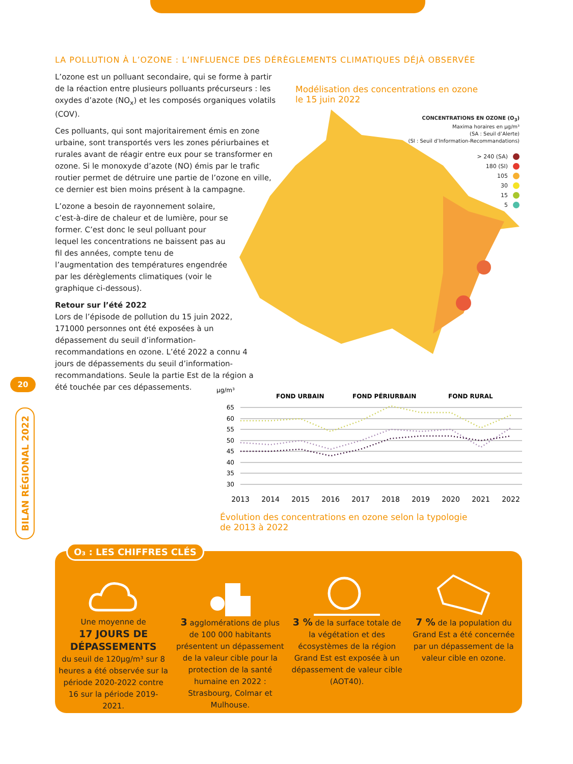LA POLLUTION À L’OZONE : L’INFLUENCE DES DÉRÈGLEMENTS CLIMATIQUES DÉJÀ OBSERVÉE
L’ozone est un polluant secondaire, qui se forme à partir de la réaction entre plusieurs polluants précurseurs : les oxydes d’azote (NO<sub>x</sub>) et les composés organiques volatils (COV).
Ces polluants, qui sont majoritairement émis en zone urbaine, sont transportés vers les zones périurbaines et rurales avant de réagir entre eux pour se transformer en ozone. Si le monoxyde d’azote (NO) émis par le trafic routier permet de détruire une partie de l’ozone en ville, ce dernier est bien moins présent à la campagne.
L’ozone a besoin de rayonnement solaire, c’est-à-dire de chaleur et de lumière, pour se former. C’est donc le seul polluant pour lequel les concentrations ne baissent pas au fil des années, compte tenu de l’augmentation des températures engendrée par les dérèglements climatiques (voir le graphique ci-dessous).
Retour sur l’été 2022
Lors de l’épisode de pollution du 15 juin 2022, 171000 personnes ont été exposées à un dépassement du seuil d’information-recommandations en ozone. L’été 2022 a connu 4 jours de dépassements du seuil d’information-recommandations. Seule la partie Est de la région a été touchée par ces dépassements.
Modélisation des concentrations en ozone
le 15 juin 2022
CONCENTRATIONS EN OZONE (O<sub>3</sub>)
Maxima horaires en µg/m³
(SA : Seuil d’Alerte)
(SI : Seuil d’Information-Recommandations)
> 240 (SA)
180 (SI)
105
30
15
5
µg/m³
FOND URBAIN
FOND PÉRIURBAIN
FOND RURAL
65
60
55
50
45
40
35
30
2013
2014
2015
2016
2017
2018
2019
2020
2021
2022
Évolution des concentrations en ozone selon la typologie
de 2013 à 2022
20
BILAN RÉGIONAL 2022
O₃ : LES CHIFFRES CLÉS
Une moyenne de
17 JOURS DE DÉPASSEMENTS
du seuil de 120µg/m³ sur 8 heures a été observée sur la période 2020-2022 contre 16 sur la période 2019-2021.
3 agglomérations de plus de 100 000 habitants présentent un dépassement de la valeur cible pour la protection de la santé humaine en 2022 : Strasbourg, Colmar et Mulhouse.
3 % de la surface totale de la végétation et des écosystèmes de la région Grand Est est exposée à un dépassement de valeur cible (AOT40).
7 % de la population du Grand Est a été concernée par un dépassement de la valeur cible en ozone.